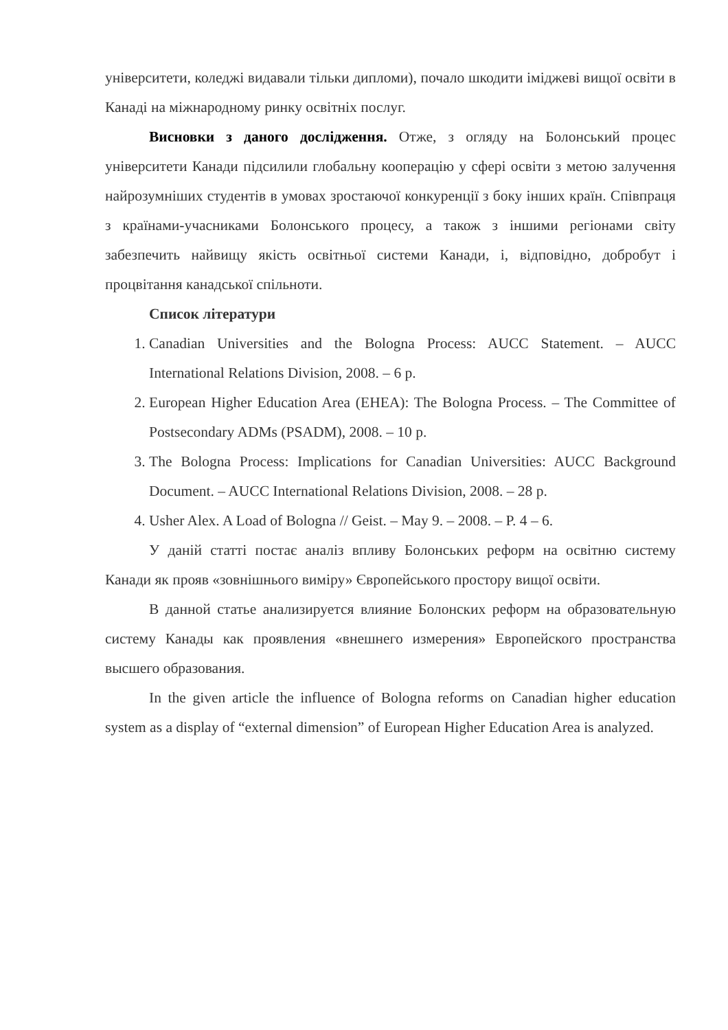університети, коледжі видавали тільки дипломи), почало шкодити іміджеві вищої освіти в Канаді на міжнародному ринку освітніх послуг.
Висновки з даного дослідження. Отже, з огляду на Болонський процес університети Канади підсилили глобальну кооперацію у сфері освіти з метою залучення найрозумніших студентів в умовах зростаючої конкуренції з боку інших країн. Співпраця з країнами-учасниками Болонського процесу, а також з іншими регіонами світу забезпечить найвищу якість освітньої системи Канади, і, відповідно, добробут і процвітання канадської спільноти.
Список літератури
1. Canadian Universities and the Bologna Process: AUCC Statement. – AUCC International Relations Division, 2008. – 6 p.
2. European Higher Education Area (EHEA): The Bologna Process. – The Committee of Postsecondary ADMs (PSADM), 2008. – 10 p.
3. The Bologna Process: Implications for Canadian Universities: AUCC Background Document. – AUCC International Relations Division, 2008. – 28 p.
4. Usher Alex. A Load of Bologna // Geist. – May 9. – 2008. – P. 4 – 6.
У даній статті постає аналіз впливу Болонських реформ на освітню систему Канади як прояв «зовнішнього виміру» Європейського простору вищої освіти.
В данной статье анализируется влияние Болонских реформ на образовательную систему Канады как проявления «внешнего измерения» Европейского пространства высшего образования.
In the given article the influence of Bologna reforms on Canadian higher education system as a display of “external dimension” of European Higher Education Area is analyzed.